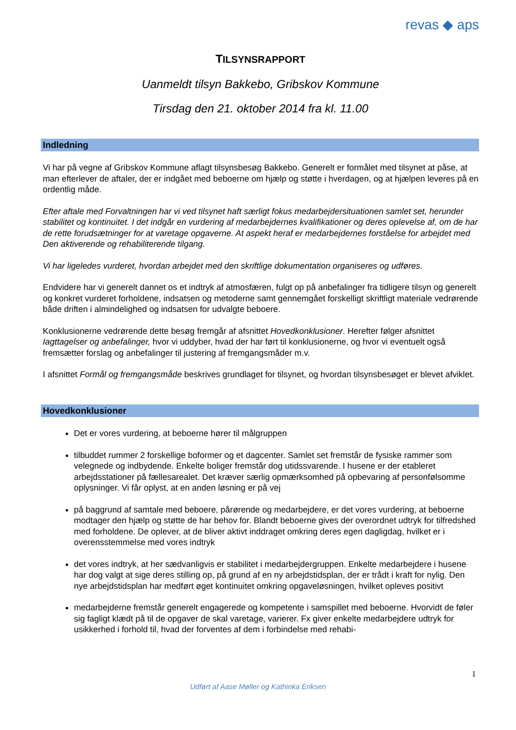revas ◆ aps
TILSYNSRAPPORT
Uanmeldt tilsyn Bakkebo, Gribskov Kommune
Tirsdag den 21. oktober 2014 fra kl. 11.00
Indledning
Vi har på vegne af Gribskov Kommune aflagt tilsynsbesøg Bakkebo. Generelt er formålet med tilsynet at påse, at man efterlever de aftaler, der er indgået med beboerne om hjælp og støtte i hverdagen, og at hjælpen leveres på en ordentlig måde.
Efter aftale med Forvaltningen har vi ved tilsynet haft særligt fokus medarbejdersituationen samlet set, herunder stabilitet og kontinuitet. I det indgår en vurdering af medarbejdernes kvalifikationer og deres oplevelse af, om de har de rette forudsætninger for at varetage opgaverne. At aspekt heraf er medarbejdernes forståelse for arbejdet med Den aktiverende og rehabiliterende tilgang.
Vi har ligeledes vurderet, hvordan arbejdet med den skriftlige dokumentation organiseres og udføres.
Endvidere har vi generelt dannet os et indtryk af atmosfæren, fulgt op på anbefalinger fra tidligere tilsyn og generelt og konkret vurderet forholdene, indsatsen og metoderne samt gennemgået forskelligt skriftligt materiale vedrørende både driften i almindelighed og indsatsen for udvalgte beboere.
Konklusionerne vedrørende dette besøg fremgår af afsnittet Hovedkonklusioner. Herefter følger afsnittet Iagttagelser og anbefalinger, hvor vi uddyber, hvad der har ført til konklusionerne, og hvor vi eventuelt også fremsætter forslag og anbefalinger til justering af fremgangsmåder m.v.
I afsnittet Formål og fremgangsmåde beskrives grundlaget for tilsynet, og hvordan tilsynsbesøget er blevet afviklet.
Hovedkonklusioner
Det er vores vurdering, at beboerne hører til målgruppen
tilbuddet rummer 2 forskellige boformer og et dagcenter. Samlet set fremstår de fysiske rammer som velegnede og indbydende. Enkelte boliger fremstår dog utidssvarende. I husene er der etableret arbejdsstationer på fællesarealet. Det kræver særlig opmærksomhed på opbevaring af personfølsomme oplysninger. Vi får oplyst, at en anden løsning er på vej
på baggrund af samtale med beboere, pårørende og medarbejdere, er det vores vurdering, at beboerne modtager den hjælp og støtte de har behov for. Blandt beboerne gives der overordnet udtryk for tilfredshed med forholdene. De oplever, at de bliver aktivt inddraget omkring deres egen dagligdag, hvilket er i overensstemmelse med vores indtryk
det vores indtryk, at her sædvanligvis er stabilitet i medarbejdergruppen. Enkelte medarbejdere i husene har dog valgt at sige deres stilling op, på grund af en ny arbejdstidsplan, der er trådt i kraft for nylig. Den nye arbejdstidsplan har medført øget kontinuitet omkring opgaveløsningen, hvilket opleves positivt
medarbejderne fremstår generelt engagerede og kompetente i samspillet med beboerne. Hvorvidt de føler sig fagligt klædt på til de opgaver de skal varetage, varierer. Fx giver enkelte medarbejdere udtryk for usikkerhed i forhold til, hvad der forventes af dem i forbindelse med rehabi-
1
Udført af Aase Møller og Kathinka Eriksen